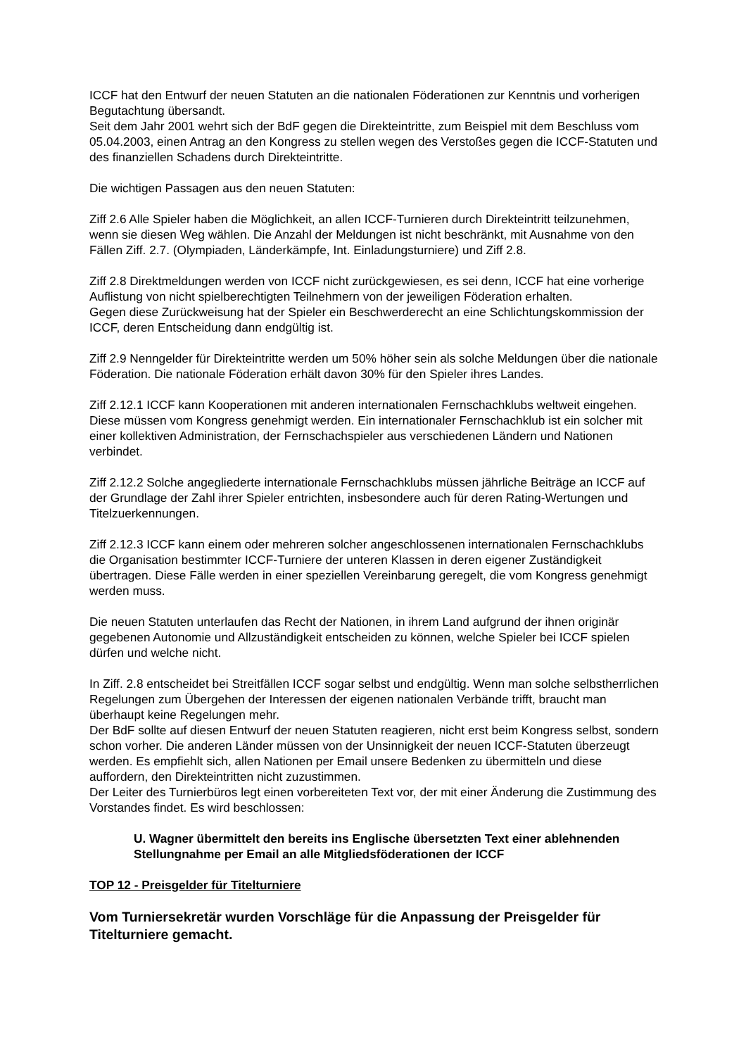ICCF hat den Entwurf der neuen Statuten an die nationalen Föderationen zur Kenntnis und vorherigen Begutachtung übersandt.
Seit dem Jahr 2001 wehrt sich der BdF gegen die Direkteintritte, zum Beispiel mit dem Beschluss vom 05.04.2003, einen Antrag an den Kongress zu stellen wegen des Verstoßes gegen die ICCF-Statuten und des finanziellen Schadens durch Direkteintritte.
Die wichtigen Passagen aus den neuen Statuten:
Ziff 2.6 Alle Spieler haben die Möglichkeit, an allen ICCF-Turnieren durch Direkteintritt teilzunehmen, wenn sie diesen Weg wählen. Die Anzahl der Meldungen ist nicht beschränkt, mit Ausnahme von den Fällen Ziff. 2.7. (Olympiaden, Länderkämpfe, Int. Einladungsturniere) und Ziff 2.8.
Ziff 2.8 Direktmeldungen werden von ICCF nicht zurückgewiesen, es sei denn, ICCF hat eine vorherige Auflistung von nicht spielberechtigten Teilnehmern von der jeweiligen Föderation erhalten.
Gegen diese Zurückweisung hat der Spieler ein Beschwerderecht an eine Schlichtungskommission der ICCF, deren Entscheidung dann endgültig ist.
Ziff 2.9 Nenngelder für Direkteintritte werden um 50% höher sein als solche Meldungen über die nationale Föderation. Die nationale Föderation erhält davon 30% für den Spieler ihres Landes.
Ziff 2.12.1 ICCF kann Kooperationen mit anderen internationalen Fernschachklubs weltweit eingehen. Diese müssen vom Kongress genehmigt werden. Ein internationaler Fernschachklub ist ein solcher mit einer kollektiven Administration, der Fernschachspieler aus verschiedenen Ländern und Nationen verbindet.
Ziff 2.12.2 Solche angegliederte internationale Fernschachklubs müssen jährliche Beiträge an ICCF auf der Grundlage der Zahl ihrer Spieler entrichten, insbesondere auch für deren Rating-Wertungen und Titelzuerkennungen.
Ziff 2.12.3 ICCF kann einem oder mehreren solcher angeschlossenen internationalen Fernschachklubs die Organisation bestimmter ICCF-Turniere der unteren Klassen in deren eigener Zuständigkeit übertragen. Diese Fälle werden in einer speziellen Vereinbarung geregelt, die vom Kongress genehmigt werden muss.
Die neuen Statuten unterlaufen das Recht der Nationen, in ihrem Land aufgrund der ihnen originär gegebenen Autonomie und Allzuständigkeit entscheiden zu können, welche Spieler bei ICCF spielen dürfen und welche nicht.
In Ziff. 2.8 entscheidet bei Streitfällen ICCF sogar selbst und endgültig. Wenn man solche selbstherrlichen Regelungen zum Übergehen der Interessen der eigenen nationalen Verbände trifft, braucht man überhaupt keine Regelungen mehr.
Der BdF sollte auf diesen Entwurf der neuen Statuten reagieren, nicht erst beim Kongress selbst, sondern schon vorher. Die anderen Länder müssen von der Unsinnigkeit der neuen ICCF-Statuten überzeugt werden. Es empfiehlt sich, allen Nationen per Email unsere Bedenken zu übermitteln und diese auffordern, den Direkteintritten nicht zuzustimmen.
Der Leiter des Turnierbüros legt einen vorbereiteten Text vor, der mit einer Änderung die Zustimmung des Vorstandes findet. Es wird beschlossen:
U. Wagner übermittelt den bereits ins Englische übersetzten Text einer ablehnenden Stellungnahme per Email an alle Mitgliedsföderationen der ICCF
TOP 12 - Preisgelder für Titelturniere
Vom Turniersekretär wurden Vorschläge für die Anpassung der Preisgelder für Titelturniere gemacht.